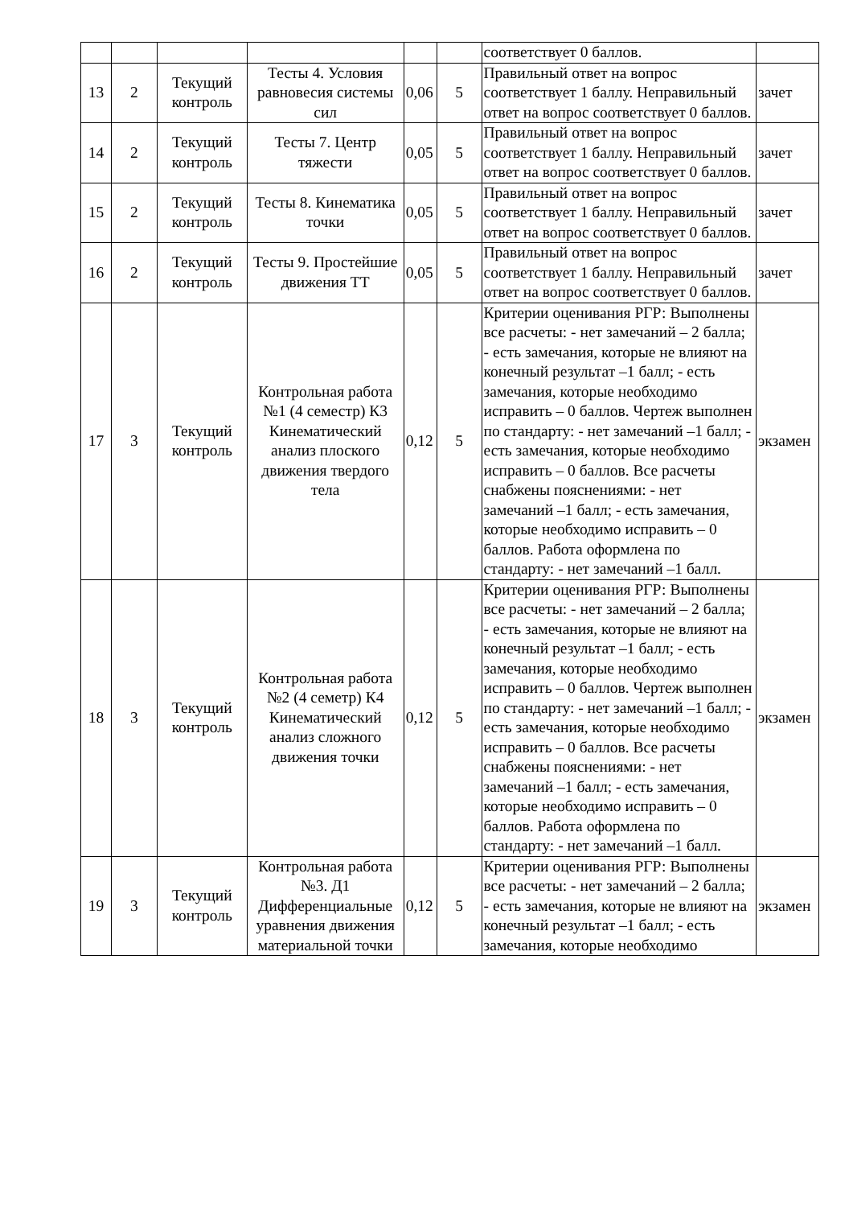| | | | | | | соответствует 0 баллов. | |
| 13 | 2 | Текущий контроль | Тесты 4. Условия равновесия системы сил | 0,06 | 5 | Правильный ответ на вопрос соответствует 1 баллу. Неправильный ответ на вопрос соответствует 0 баллов. | зачет |
| 14 | 2 | Текущий контроль | Тесты 7. Центр тяжести | 0,05 | 5 | Правильный ответ на вопрос соответствует 1 баллу. Неправильный ответ на вопрос соответствует 0 баллов. | зачет |
| 15 | 2 | Текущий контроль | Тесты 8. Кинематика точки | 0,05 | 5 | Правильный ответ на вопрос соответствует 1 баллу. Неправильный ответ на вопрос соответствует 0 баллов. | зачет |
| 16 | 2 | Текущий контроль | Тесты 9. Простейшие движения ТТ | 0,05 | 5 | Правильный ответ на вопрос соответствует 1 баллу. Неправильный ответ на вопрос соответствует 0 баллов. | зачет |
| 17 | 3 | Текущий контроль | Контрольная работа №1 (4 семестр) К3 Кинематический анализ плоского движения твердого тела | 0,12 | 5 | Критерии оценивания РГР: Выполнены все расчеты: - нет замечаний – 2 балла; - есть замечания, которые не влияют на конечный результат –1 балл; - есть замечания, которые необходимо исправить – 0 баллов. Чертеж выполнен по стандарту: - нет замечаний –1 балл; - есть замечания, которые необходимо исправить – 0 баллов. Все расчеты снабжены пояснениями: - нет замечаний –1 балл; - есть замечания, которые необходимо исправить – 0 баллов. Работа оформлена по стандарту: - нет замечаний –1 балл. | экзамен |
| 18 | 3 | Текущий контроль | Контрольная работа №2 (4 семетр) К4 Кинематический анализ сложного движения точки | 0,12 | 5 | Критерии оценивания РГР: Выполнены все расчеты: - нет замечаний – 2 балла; - есть замечания, которые не влияют на конечный результат –1 балл; - есть замечания, которые необходимо исправить – 0 баллов. Чертеж выполнен по стандарту: - нет замечаний –1 балл; - есть замечания, которые необходимо исправить – 0 баллов. Все расчеты снабжены пояснениями: - нет замечаний –1 балл; - есть замечания, которые необходимо исправить – 0 баллов. Работа оформлена по стандарту: - нет замечаний –1 балл. | экзамен |
| 19 | 3 | Текущий контроль | Контрольная работа №3. Д1 Дифференциальные уравнения движения материальной точки | 0,12 | 5 | Критерии оценивания РГР: Выполнены все расчеты: - нет замечаний – 2 балла; - есть замечания, которые не влияют на конечный результат –1 балл; - есть замечания, которые необходимо | экзамен |